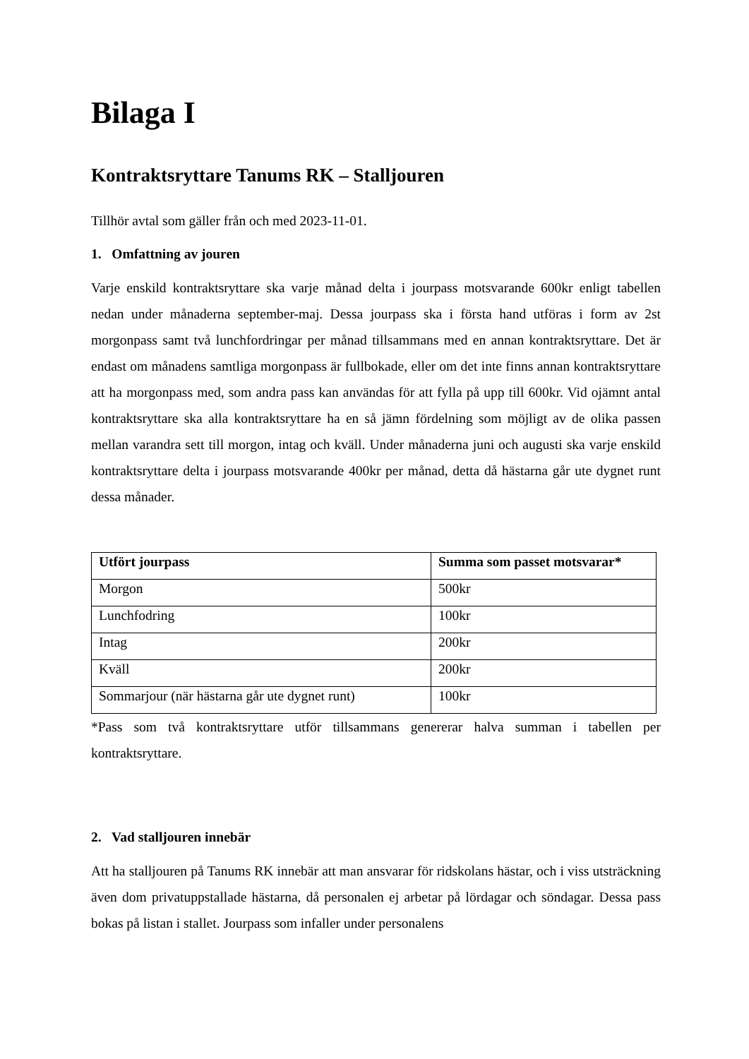Bilaga I
Kontraktsryttare Tanums RK – Stalljouren
Tillhör avtal som gäller från och med 2023-11-01.
1. Omfattning av jouren
Varje enskild kontraktsryttare ska varje månad delta i jourpass motsvarande 600kr enligt tabellen nedan under månaderna september-maj. Dessa jourpass ska i första hand utföras i form av 2st morgonpass samt två lunchfordringar per månad tillsammans med en annan kontraktsryttare. Det är endast om månadens samtliga morgonpass är fullbokade, eller om det inte finns annan kontraktsryttare att ha morgonpass med, som andra pass kan användas för att fylla på upp till 600kr. Vid ojämnt antal kontraktsryttare ska alla kontraktsryttare ha en så jämn fördelning som möjligt av de olika passen mellan varandra sett till morgon, intag och kväll. Under månaderna juni och augusti ska varje enskild kontraktsryttare delta i jourpass motsvarande 400kr per månad, detta då hästarna går ute dygnet runt dessa månader.
| Utfört jourpass | Summa som passet motsvarar* |
| --- | --- |
| Morgon | 500kr |
| Lunchfodring | 100kr |
| Intag | 200kr |
| Kväll | 200kr |
| Sommarjour (när hästarna går ute dygnet runt) | 100kr |
*Pass som två kontraktsryttare utför tillsammans genererar halva summan i tabellen per kontraktsryttare.
2. Vad stalljouren innebär
Att ha stalljouren på Tanums RK innebär att man ansvarar för ridskolans hästar, och i viss utsträckning även dom privatuppstallade hästarna, då personalen ej arbetar på lördagar och söndagar. Dessa pass bokas på listan i stallet. Jourpass som infaller under personalens